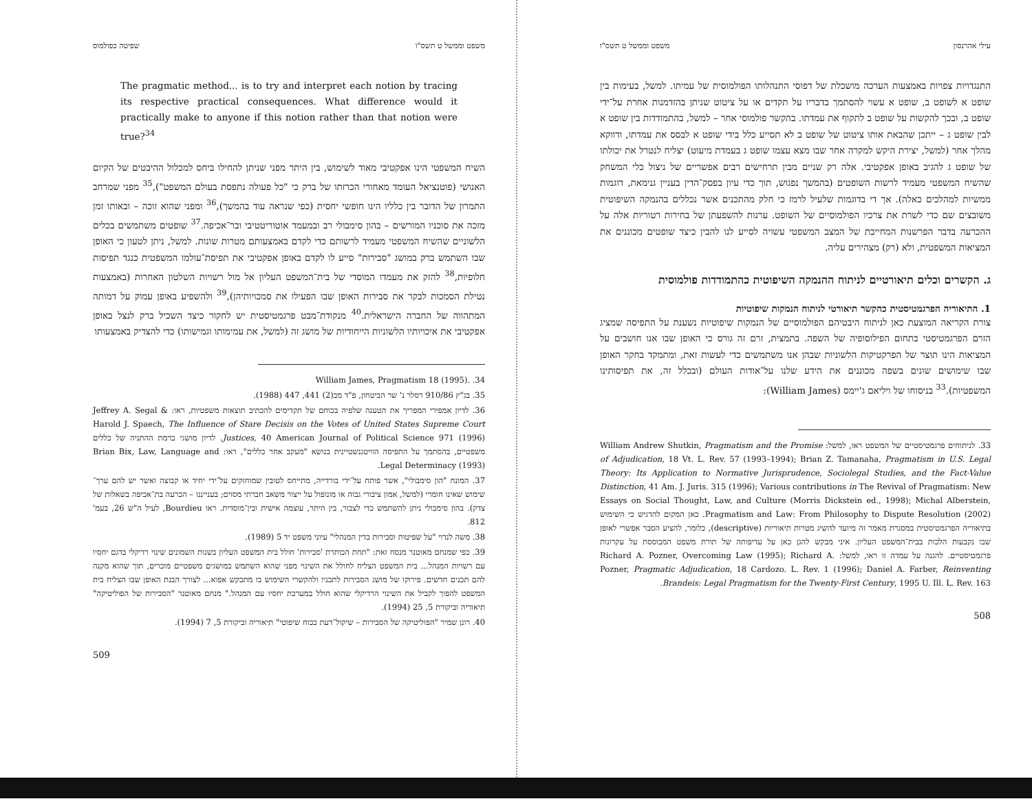עילי אהרנסון משפט וממשל ט תשס"ו
התנגדויות צפויות באמצעות הערכה מושכלת של דפוסי התנהלותו הפולמוסית של עמיתו. למשל, בעימות בין שופט א לשופט ב, שופט א עשוי להסתמך בדבריו על תקדים או על ציטוט שניתן בהזדמנות אחרת על־ידי שופט ב, ובכך להקשות על שופט ב לתקוף את עמדתו. בהקשר פולמוסי אחר – למשל, בהתמודדות בין שופט א לבין שופט ג – ייתכן שהבאת אותו ציטוט של שופט ב לא תסייע כלל בידי שופט א לבסס את עמדתו, ודווקא מהלך אחר (למשל, יצירת היקש למקרה אחר שבו מצא עצמו שופט ג בעמדת מיעוט) יצליח לנטרל את יכולתו של שופט ג להגיב באופן אפקטיבי. אלה רק שניים מבין תרחישים רבים אפשריים של ניצול כלי המשחק שהשיח המשפטי מעמיד לרשות השופטים (בהמשך נפגוש, תוך כדי עיון בפסק־הדין בעניין גנימאת, דוגמות ממשיות למהלכים כאלה). אך די בדוגמות שלעיל לרמז כי חלק מהתכנים אשר נכללים בהנמקה השיפוטית משובצים שם כדי לשרת את צרכיו הפולמוסיים של השופט. ערנות להשפעתן של בחירות רטוריות אלה על ההכרעה בדבר הפרשנות המחייבת של המצב המשפטי עשויה לסייע לנו להבין כיצד שופטים מכוננים את המציאות המשפטית, ולא (רק) מצהירים עליה.
ג. הקשרים וכלים תיאורטיים לניתוח ההנמקה השיפוטית כהתמודדות פולמוסית
1. התיאוריה הפרגמטיסטית כהקשר תיאורטי לניתוח הנמקות שיפוטיות
צורת הקריאה המוצעת כאן לניתוח היבטיהם הפולמוסיים של הנמקות שיפוטיות נשענת על התפיסה שמציג הזרם הפרגמטיסטי בתחום הפילוסופיה של השפה. בתמצית, זרם זה גורס כי האופן שבו אנו חושבים על המציאות הינו תוצר של הפרקטיקות הלשוניות שבהן אנו משתמשים כדי לעשות זאת, ומתמקד בחקר האופן שבו שימושים שונים בשפה מכוננים את הידע שלנו על־אודות העולם (ובכלל זה, את תפיסותינו המשפטיות).<sup>33</sup> בניסוחו של ויליאם ג'יימס (William James):
33. לניתוחים פרגמטיסטיים של המשפט ראו, למשל: William Andrew Shutkin, Pragmatism and the Promise of Adjudication, 18 Vt. L. Rev. 57 (1993–1994); Brian Z. Tamanaha, Pragmatism in U.S. Legal Theory: Its Application to Normative Jurisprudence, Sociolegal Studies, and the Fact-Value Distinction, 41 Am. J. Juris. 315 (1996); Various contributions in The Revival of Pragmatism: New Essays on Social Thought, Law, and Culture (Morris Dickstein ed., 1998); Michal Alberstein, Pragmatism and Law: From Philosophy to Dispute Resolution (2002). כאן המקום להדגיש כי השימוש בתיאוריה הפרגמטיסטית במסגרת מאמר זה מיועד להשיג מטרות תיאוריות (descriptive), כלומר, להציע הסבר אפשרי לאופן שבו נקבעות הלכות בבית־המשפט העליון. איני מבקש להגן כאן על עדיפותה של תורת משפט המבוססת על עקרונות פרגמטיסטיים. להגנה על עמדה זו ראו, למשל: Richard A. Pozner, Overcoming Law (1995); Richard A. Pozner, Pragmatic Adjudication, 18 Cardozo. L. Rev. 1 (1996); Daniel A. Farber, Reinventing Brandeis: Legal Pragmatism for the Twenty-First Century, 1995 U. Ill. L. Rev. 163.
508
משפט וממשל ט תשס"ו שפיטה כפולמוס
The pragmatic method... is to try and interpret each notion by tracing its respective practical consequences. What difference would it practically make to anyone if this notion rather than that notion were true?<sup>34</sup>
השיח המשפטי הינו אפקטיבי מאוד לשימוש, בין היתר מפני שניתן להחילו ביחס למכלול ההיבטים של הקיום האנושי (פוטנציאל העומד מאחורי הכרזתו של ברק כי "כל פעולה נתפסת בעולם המשפט"),<sup>35</sup> מפני שמרחב התמרון של הדובר בין כלליו הינו חופשי יחסית (כפי שנראה עוד בהמשך),<sup>36</sup> ומפני שהוא זוכה – ובאותו זמן מזכה את סוכניו המורשים – בהון סימבולי רב ובמעמד אוטוריטטיבי ובר־אכיפה.<sup>37</sup> שופטים משתמשים בכלים הלשוניים שהשיח המשפטי מעמיד לרשותם כדי לקדם באמצעותם מטרות שונות. למשל, ניתן לטעון כי האופן שבו השתמש ברק במושג "סבירות" סייע לו לקדם באופן אפקטיבי את תפיסת־עולמו המשפטית כנגד תפיסות חלופיות,<sup>38</sup> להזק את מעמדו המוסדי של בית־המשפט העליון אל מול רשויות השלטון האחרות (באמצעות נטילת הסמכות לבקר את סבירות האופן שבו הפעילו את סמכויותיהן),<sup>39</sup> ולהשפיע באופן עמוק על דמותה המתהווה של החברה הישראלית.<sup>40</sup> מנקודת־מבט פרגמטיסטית יש לחקור כיצד השכיל ברק לנצל באופן אפקטיבי את איכויותיו הלשוניות הייחודיות של מושג זה (למשל, את עמימותו וגמישותו) כדי להצדיק באמצעותו
34. .William James, Pragmatism 18 (1995)
35. בג"ץ 910/86 רסלר נ' שר הביטחון, פ"ד מב(2) 441, 447 (1988).
36. לדיון אמפירי המפריך את הטענה שלפיה בכוחם של תקדימים להכתיב תוצאות משפטיות, ראו: Jeffrey A. Segal & Harold J. Spaech, The Influence of Stare Decisis on the Votes of United States Supreme Court Justices, 40 American Journal of Political Science 971 (1996). לדיון מושגי ברמת ההתניה של כללים משפטיים, בהסתמך על התפיסה הוויטגנשטיינית בנושא "מעקב אחר כללים", ראו: Brian Bix, Law, Language and Legal Determinacy (1993).
37. המונח "הון סימבולי", אשר פותח על־ידי בורדייה, מתייחס לטובין שמוחזקים על־ידי יחיד או קבוצה ואשר יש להם ערך־שימוש שאינו חומרי (למשל, אמון ציבורי גבוה או מונופול על ייצור משאב חברתי מסוים; בענייננו – הכרעה בת־אכיפה בשאלות של צדק). בהון סימבולי ניתן להשתמש כדי לצבור, בין היתר, עוצמה אישית ובין־מוסדית. ראו Bourdieu, לעיל ה"ש 26, בעמ' 812.
38. משה לנדוי "על שפיטות וסבירות בדין המנהלי" עיוני משפט יד 5 (1989).
39. כפי שמנחם מאוטנר מנסח זאת: "תחת הכותרת 'סבירות' חולל בית המשפט העליון בשנות השמונים שינוי רדיקלי בדגם יחסיו עם רשויות המנהל... בית המשפט הצליח לחולל את השינוי מפני שהוא השתמש במושגים משפטיים מוכרים, תוך שהוא מקנה להם תכנים חדשים. פירוקו של מושג הסבירות לתכניו ולהקשרי השימוש בו מתבקש אפוא... לצורך הבנת האופן שבו הצליח בית המשפט להפוך לקביל את השינוי הרדיקלי שהוא חולל במערכת יחסיו עם המנהל." מנחם מאוטנר "הסבירות של הפוליטיקה" תיאוריה וביקורת 5, 25 (1994).
40. רונן שמיר "הפוליטיקה של הסבירות – שיקול־דעת ככוח שיפוטי" תיאוריה וביקורת 5, 7 (1994).
509